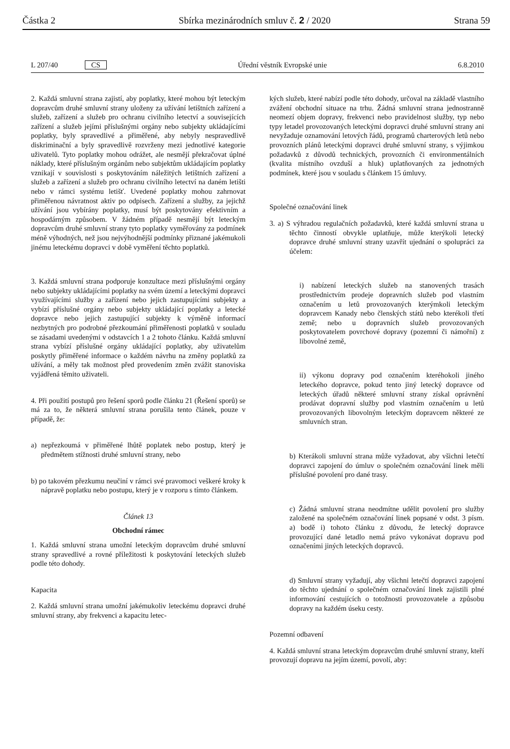Částka 2 Sbírka mezinárodních smluv č. 2 / 2020 Strana 59
L 207/40 CS Úřední věstník Evropské unie 6.8.2010
2. Každá smluvní strana zajistí, aby poplatky, které mohou být leteckým dopravcům druhé smluvní strany uloženy za užívání letištních zařízení a služeb, zařízení a služeb pro ochranu civilního letectví a souvisejících zařízení a služeb jejími příslušnými orgány nebo subjekty ukládajícími poplatky, byly spravedlivé a přiměřené, aby nebyly nespravedlivě diskriminační a byly spravedlivě rozvrženy mezi jednotlivé kategorie uživatelů. Tyto poplatky mohou odrážet, ale nesmějí překračovat úplné náklady, které příslušným orgánům nebo subjektům ukládajícím poplatky vznikají v souvislosti s poskytováním náležitých letištních zařízení a služeb a zařízení a služeb pro ochranu civilního letectví na daném letišti nebo v rámci systému letišť. Uvedené poplatky mohou zahrnovat přiměřenou návratnost aktiv po odpisech. Zařízení a služby, za jejichž užívání jsou vybírány poplatky, musí být poskytovány efektivním a hospodárným způsobem. V žádném případě nesmějí být leteckým dopravcům druhé smluvní strany tyto poplatky vyměřovány za podmínek méně výhodných, než jsou nejvýhodnější podmínky přiznané jakémukoli jinému leteckému dopravci v době vyměření těchto poplatků.
3. Každá smluvní strana podporuje konzultace mezi příslušnými orgány nebo subjekty ukládajícími poplatky na svém území a leteckými dopravci využívajícími služby a zařízení nebo jejich zastupujícími subjekty a vybízí příslušné orgány nebo subjekty ukládající poplatky a letecké dopravce nebo jejich zastupující subjekty k výměně informací nezbytných pro podrobné přezkoumání přiměřenosti poplatků v souladu se zásadami uvedenými v odstavcích 1 a 2 tohoto článku. Každá smluvní strana vybízí příslušné orgány ukládající poplatky, aby uživatelům poskytly přiměřené informace o každém návrhu na změny poplatků za užívání, a měly tak možnost před provedením změn zvážit stanoviska vyjádřená těmito uživateli.
4. Při použití postupů pro řešení sporů podle článku 21 (Řešení sporů) se má za to, že některá smluvní strana porušila tento článek, pouze v případě, že:
a) nepřezkoumá v přiměřené lhůtě poplatek nebo postup, který je předmětem stížnosti druhé smluvní strany, nebo
b) po takovém přezkumu neučiní v rámci své pravomoci veškeré kroky k nápravě poplatku nebo postupu, který je v rozporu s tímto článkem.
Článek 13
Obchodní rámec
1. Každá smluvní strana umožní leteckým dopravcům druhé smluvní strany spravedlivé a rovné příležitosti k poskytování leteckých služeb podle této dohody.
Kapacita
2. Každá smluvní strana umožní jakémukoliv leteckému dopravci druhé smluvní strany, aby frekvenci a kapacitu letec-
kých služeb, které nabízí podle této dohody, určoval na základě vlastního zvážení obchodní situace na trhu. Žádná smluvní strana jednostranně neomezí objem dopravy, frekvenci nebo pravidelnost služby, typ nebo typy letadel provozovaných leteckými dopravci druhé smluvní strany ani nevyžaduje oznamování letových řádů, programů charterových letů nebo provozních plánů leteckými dopravci druhé smluvní strany, s výjimkou požadavků z důvodů technických, provozních či environmentálních (kvalita místního ovzduší a hluk) uplatňovaných za jednotných podmínek, které jsou v souladu s článkem 15 úmluvy.
Společné označování linek
3. a) S výhradou regulačních požadavků, které každá smluvní strana u těchto činností obvykle uplatňuje, může kterýkoli letecký dopravce druhé smluvní strany uzavřít ujednání o spolupráci za účelem:
i) nabízení leteckých služeb na stanovených trasách prostřednictvím prodeje dopravních služeb pod vlastním označením u letů provozovaných kterýmkoli leteckým dopravcem Kanady nebo členských států nebo kterékoli třetí země; nebo u dopravních služeb provozovaných poskytovatelem povrchové dopravy (pozemní či námořní) z libovolné země,
ii) výkonu dopravy pod označením kteréhokoli jiného leteckého dopravce, pokud tento jiný letecký dopravce od leteckých úřadů některé smluvní strany získal oprávnění prodávat dopravní služby pod vlastním označením u letů provozovaných libovolným leteckým dopravcem některé ze smluvních stran.
b) Kterákoli smluvní strana může vyžadovat, aby všichni letečtí dopravci zapojení do úmluv o společném označování linek měli příslušné povolení pro dané trasy.
c) Žádná smluvní strana neodmítne udělit povolení pro služby založené na společném označování linek popsané v odst. 3 písm. a) bodě i) tohoto článku z důvodu, že letecký dopravce provozující dané letadlo nemá právo vykonávat dopravu pod označeními jiných leteckých dopravců.
d) Smluvní strany vyžadují, aby všichni letečtí dopravci zapojení do těchto ujednání o společném označování linek zajistili plné informování cestujících o totožnosti provozovatele a způsobu dopravy na každém úseku cesty.
Pozemní odbavení
4. Každá smluvní strana leteckým dopravcům druhé smluvní strany, kteří provozují dopravu na jejím území, povolí, aby: